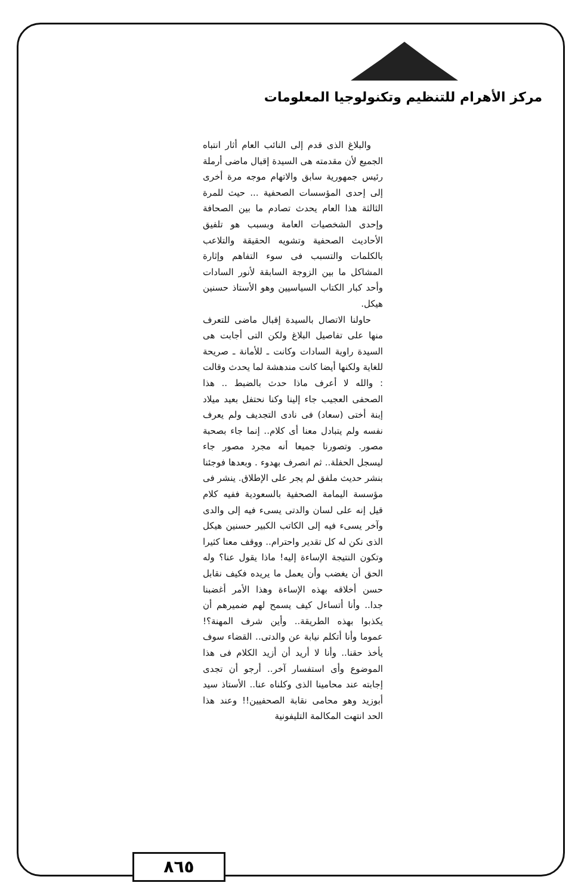مركز الأهرام للتنظيم وتكنولوجيا المعلومات
والبلاغ الذى قدم إلى النائب العام أثار انتباه الجميع لأن مقدمته هى السيدة إقبال ماضى أرملة رئيس جمهورية سابق والاتهام موجه مرة أخرى إلى إحدى المؤسسات الصحفية ... حيث للمرة الثالثة هذا العام يحدث تصادم ما بين الصحافة وإحدى الشخصيات العامة وبسبب هو تلفيق الأحاديث الصحفية وتشويه الحقيقة والتلاعب بالكلمات والتسبب فى سوء التفاهم وإثارة المشاكل ما بين الزوجة السابقة لأنور السادات وأحد كبار الكتاب السياسيين وهو الأستاذ حسنين هيكل.
حاولنا الاتصال بالسيدة إقبال ماضى للتعرف منها على تفاصيل البلاغ ولكن التى أجابت هى السيدة راوية السادات وكانت ـ للأمانة ـ صريحة للغاية ولكنها أيضا كانت مندهشة لما يحدث وقالت : والله لا أعرف ماذا حدث بالضبط .. هذا الصحفى العجيب جاء إلينا وكنا نحتفل بعيد ميلاد إبنة أختى (سعاد) فى نادى التجديف ولم يعرف نفسه ولم يتبادل معنا أى كلام.. إنما جاء بصحبة مصور. وتصورنا جميعا أنه مجرد مصور جاء ليسجل الحفلة.. ثم انصرف بهدوء . وبعدها فوجئنا بنشر حديث ملفق لم يجر على الإطلاق. ينشر فى مؤسسة اليمامة الصحفية بالسعودية ففيه كلام قيل إنه على لسان والدتى يسىء فيه إلى والدى وآخر يسىء فيه إلى الكاتب الكبير حسنين هيكل الذى نكن له كل تقدير واحترام.. ووقف معنا كثيرا وتكون النتيجة الإساءة إليه! ماذا يقول عنا؟ وله الحق أن يغضب وأن يعمل ما يريده فكيف نقابل حسن أخلاقه بهذه الإساءة وهذا الأمر أغضبنا جدا.. وأنا أتساءل كيف يسمح لهم ضميرهم أن يكذبوا بهذه الطريقة.. وأين شرف المهنة؟! عموما وأنا أتكلم نيابة عن والدتى.. القضاء سوف يأخذ حقنا.. وأنا لا أريد أن أزيد الكلام فى هذا الموضوع وأى استفسار آخر.. أرجو أن تجدى إجابته عند محامينا الذى وكلناه عنا.. الأستاذ سيد أبوزيد وهو محامى نقابة الصحفيين!! وعند هذا الحد انتهت المكالمة التليفونية
٨٦٥